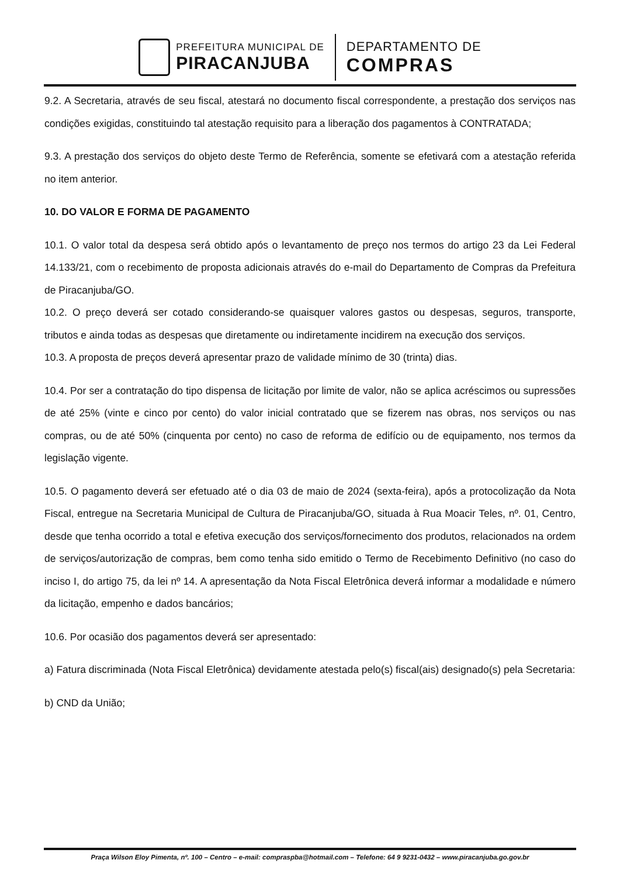PREFEITURA MUNICIPAL DE
PIRACANJUBA
DEPARTAMENTO DE
COMPRAS
9.2. A Secretaria, através de seu fiscal, atestará no documento fiscal correspondente, a prestação dos serviços nas condições exigidas, constituindo tal atestação requisito para a liberação dos pagamentos à CONTRATADA;
9.3. A prestação dos serviços do objeto deste Termo de Referência, somente se efetivará com a atestação referida no item anterior.
10. DO VALOR E FORMA DE PAGAMENTO
10.1. O valor total da despesa será obtido após o levantamento de preço nos termos do artigo 23 da Lei Federal 14.133/21, com o recebimento de proposta adicionais através do e-mail do Departamento de Compras da Prefeitura de Piracanjuba/GO.
10.2. O preço deverá ser cotado considerando-se quaisquer valores gastos ou despesas, seguros, transporte, tributos e ainda todas as despesas que diretamente ou indiretamente incidirem na execução dos serviços.
10.3. A proposta de preços deverá apresentar prazo de validade mínimo de 30 (trinta) dias.
10.4. Por ser a contratação do tipo dispensa de licitação por limite de valor, não se aplica acréscimos ou supressões de até 25% (vinte e cinco por cento) do valor inicial contratado que se fizerem nas obras, nos serviços ou nas compras, ou de até 50% (cinquenta por cento) no caso de reforma de edifício ou de equipamento, nos termos da legislação vigente.
10.5. O pagamento deverá ser efetuado até o dia 03 de maio de 2024 (sexta-feira), após a protocolização da Nota Fiscal, entregue na Secretaria Municipal de Cultura de Piracanjuba/GO, situada à Rua Moacir Teles, nº. 01, Centro, desde que tenha ocorrido a total e efetiva execução dos serviços/fornecimento dos produtos, relacionados na ordem de serviços/autorização de compras, bem como tenha sido emitido o Termo de Recebimento Definitivo (no caso do inciso I, do artigo 75, da lei nº 14. A apresentação da Nota Fiscal Eletrônica deverá informar a modalidade e número da licitação, empenho e dados bancários;
10.6. Por ocasião dos pagamentos deverá ser apresentado:
a) Fatura discriminada (Nota Fiscal Eletrônica) devidamente atestada pelo(s) fiscal(ais) designado(s) pela Secretaria:
b) CND da União;
Praça Wilson Eloy Pimenta, nº. 100 – Centro – e-mail: compraspba@hotmail.com – Telefone: 64 9 9231-0432 – www.piracanjuba.go.gov.br